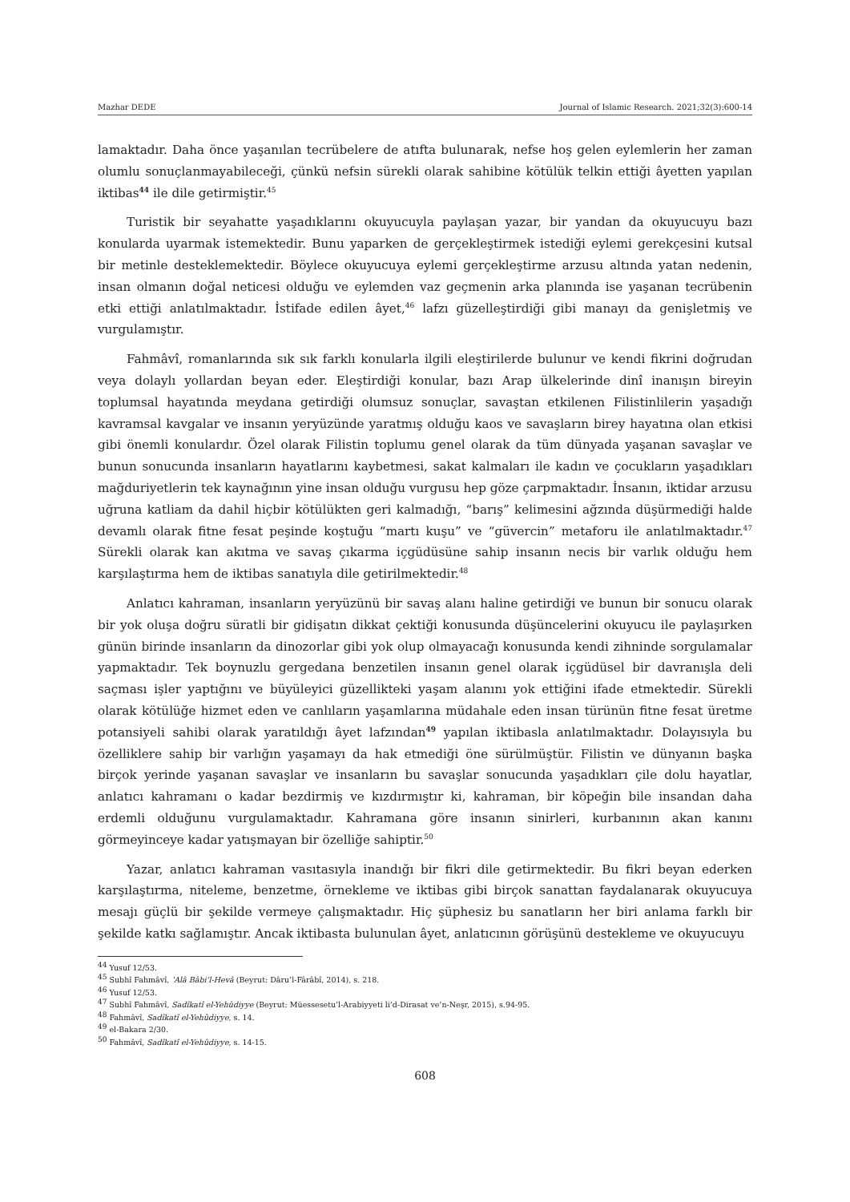Mazhar DEDE Journal of Islamic Research. 2021;32(3):600-14
lamaktadır. Daha önce yaşanılan tecrübelere de atıfta bulunarak, nefse hoş gelen eylemlerin her zaman olumlu sonuçlanmayabileceği, çünkü nefsin sürekli olarak sahibine kötülük telkin ettiği âyetten yapılan iktibas<sup>44</sup> ile dile getirmiştir.<sup>45</sup>
Turistik bir seyahatte yaşadıklarını okuyucuyla paylaşan yazar, bir yandan da okuyucuyu bazı konularda uyarmak istemektedir. Bunu yaparken de gerçekleştirmek istediği eylemi gerekçesini kutsal bir metinle desteklemektedir. Böylece okuyucuya eylemi gerçekleştirme arzusu altında yatan nedenin, insan olmanın doğal neticesi olduğu ve eylemden vaz geçmenin arka planında ise yaşanan tecrübenin etki ettiği anlatılmaktadır. İstifade edilen âyet,<sup>46</sup> lafzı güzelleştirdiği gibi manayı da genişletmiş ve vurgulamıştır.
Fahmâvî, romanlarında sık sık farklı konularla ilgili eleştirilerde bulunur ve kendi fikrini doğrudan veya dolaylı yollardan beyan eder. Eleştirdiği konular, bazı Arap ülkelerinde dinî inanışın bireyin toplumsal hayatında meydana getirdiği olumsuz sonuçlar, savaştan etkilenen Filistinlilerin yaşadığı kavramsal kavgalar ve insanın yeryüzünde yaratmış olduğu kaos ve savaşların birey hayatına olan etkisi gibi önemli konulardır. Özel olarak Filistin toplumu genel olarak da tüm dünyada yaşanan savaşlar ve bunun sonucunda insanların hayatlarını kaybetmesi, sakat kalmaları ile kadın ve çocukların yaşadıkları mağduriyetlerin tek kaynağının yine insan olduğu vurgusu hep göze çarpmaktadır. İnsanın, iktidar arzusu uğruna katliam da dahil hiçbir kötülükten geri kalmadığı, “barış” kelimesini ağzında düşürmediği halde devamlı olarak fitne fesat peşinde koştuğu “martı kuşu” ve “güvercin” metaforu ile anlatılmaktadır.<sup>47</sup> Sürekli olarak kan akıtma ve savaş çıkarma içgüdüsüne sahip insanın necis bir varlık olduğu hem karşılaştırma hem de iktibas sanatıyla dile getirilmektedir.<sup>48</sup>
Anlatıcı kahraman, insanların yeryüzünü bir savaş alanı haline getirdiği ve bunun bir sonucu olarak bir yok oluşa doğru süratli bir gidişatın dikkat çektiği konusunda düşüncelerini okuyucu ile paylaşırken günün birinde insanların da dinozorlar gibi yok olup olmayacağı konusunda kendi zihninde sorgulamalar yapmaktadır. Tek boynuzlu gergedana benzetilen insanın genel olarak içgüdüsel bir davranışla deli saçması işler yaptığını ve büyüleyici güzellikteki yaşam alanını yok ettiğini ifade etmektedir. Sürekli olarak kötülüğe hizmet eden ve canlıların yaşamlarına müdahale eden insan türünün fitne fesat üretme potansiyeli sahibi olarak yaratıldığı âyet lafzından<sup>49</sup> yapılan iktibasla anlatılmaktadır. Dolayısıyla bu özelliklere sahip bir varlığın yaşamayı da hak etmediği öne sürülmüştür. Filistin ve dünyanın başka birçok yerinde yaşanan savaşlar ve insanların bu savaşlar sonucunda yaşadıkları çile dolu hayatlar, anlatıcı kahramanı o kadar bezdirmiş ve kızdırmıştır ki, kahraman, bir köpeğin bile insandan daha erdemli olduğunu vurgulamaktadır. Kahramana göre insanın sinirleri, kurbanının akan kanını görmeyinceye kadar yatışmayan bir özelliğe sahiptir.<sup>50</sup>
Yazar, anlatıcı kahraman vasıtasıyla inandığı bir fikri dile getirmektedir. Bu fikri beyan ederken karşılaştırma, niteleme, benzetme, örnekleme ve iktibas gibi birçok sanattan faydalanarak okuyucuya mesajı güçlü bir şekilde vermeye çalışmaktadır. Hiç şüphesiz bu sanatların her biri anlama farklı bir şekilde katkı sağlamıştır. Ancak iktibasta bulunulan âyet, anlatıcının görüşünü destekleme ve okuyucuyu
<sup>44</sup> Yusuf 12/53.
<sup>45</sup> Subhî Fahmâvî, ʽAlâ Bâbi’l-Hevâ (Beyrut: Dâru’l-Fârâbî, 2014), s. 218.
<sup>46</sup> Yusuf 12/53.
<sup>47</sup> Subhî Fahmâvî, Sadîkatî el-Yehûdiyye (Beyrut: Müessesetu’l-Arabiyyeti li’d-Dirasat ve’n-Neşr, 2015), s.94-95.
<sup>48</sup> Fahmâvî, Sadîkatî el-Yehûdiyye, s. 14.
<sup>49</sup> el-Bakara 2/30.
<sup>50</sup> Fahmâvî, Sadîkatî el-Yehûdiyye, s. 14-15.
608